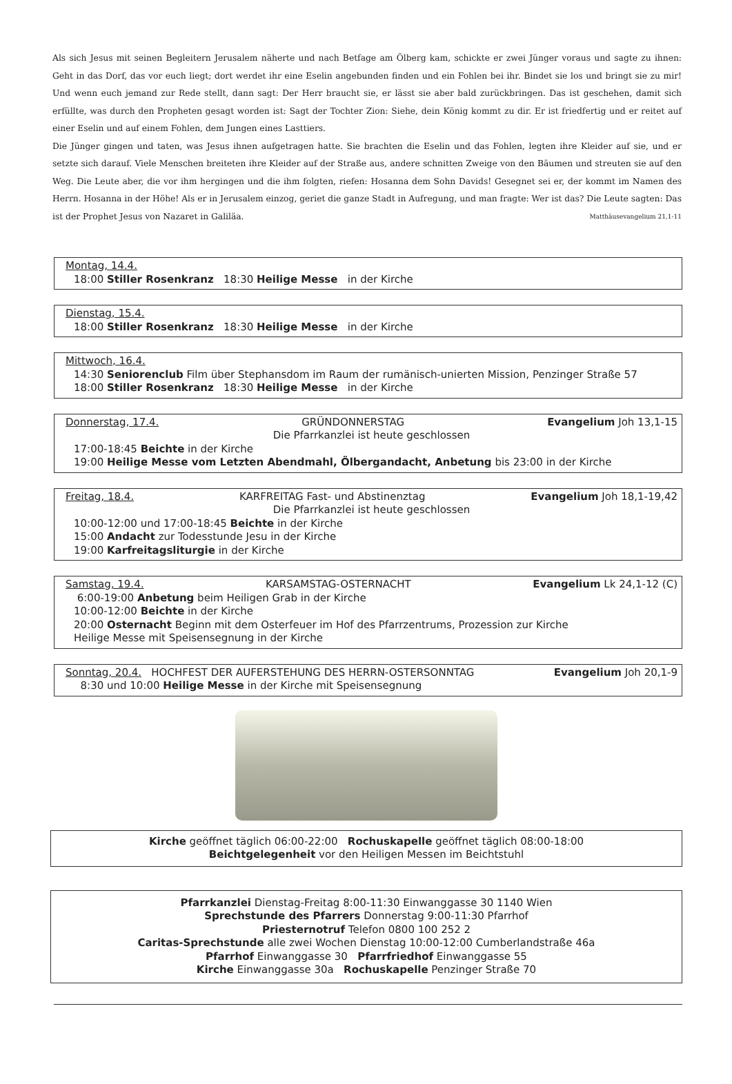Als sich Jesus mit seinen Begleitern Jerusalem näherte und nach Betfage am Ölberg kam, schickte er zwei Jünger voraus und sagte zu ihnen: Geht in das Dorf, das vor euch liegt; dort werdet ihr eine Eselin angebunden finden und ein Fohlen bei ihr. Bindet sie los und bringt sie zu mir! Und wenn euch jemand zur Rede stellt, dann sagt: Der Herr braucht sie, er lässt sie aber bald zurückbringen. Das ist geschehen, damit sich erfüllte, was durch den Propheten gesagt worden ist: Sagt der Tochter Zion: Siehe, dein König kommt zu dir. Er ist friedfertig und er reitet auf einer Eselin und auf einem Fohlen, dem Jungen eines Lasttiers.
Die Jünger gingen und taten, was Jesus ihnen aufgetragen hatte. Sie brachten die Eselin und das Fohlen, legten ihre Kleider auf sie, und er setzte sich darauf. Viele Menschen breiteten ihre Kleider auf der Straße aus, andere schnitten Zweige von den Bäumen und streuten sie auf den Weg. Die Leute aber, die vor ihm hergingen und die ihm folgten, riefen: Hosanna dem Sohn Davids! Gesegnet sei er, der kommt im Namen des Herrn. Hosanna in der Höhe! Als er in Jerusalem einzog, geriet die ganze Stadt in Aufregung, und man fragte: Wer ist das? Die Leute sagten: Das ist der Prophet Jesus von Nazaret in Galiläa. Matthäusevangelium 21,1-11
Montag, 14.4.
18:00 Stiller Rosenkranz 18:30 Heilige Messe in der Kirche
Dienstag, 15.4.
18:00 Stiller Rosenkranz 18:30 Heilige Messe in der Kirche
Mittwoch, 16.4.
14:30 Seniorenclub Film über Stephansdom im Raum der rumänisch-unierten Mission, Penzinger Straße 57
18:00 Stiller Rosenkranz 18:30 Heilige Messe in der Kirche
Donnerstag, 17.4. GRÜNDONNERSTAG Evangelium Joh 13,1-15
Die Pfarrkanzlei ist heute geschlossen
17:00-18:45 Beichte in der Kirche
19:00 Heilige Messe vom Letzten Abendmahl, Ölbergandacht, Anbetung bis 23:00 in der Kirche
Freitag, 18.4. KARFREITAG Fast- und Abstinenztag Evangelium Joh 18,1-19,42
Die Pfarrkanzlei ist heute geschlossen
10:00-12:00 und 17:00-18:45 Beichte in der Kirche
15:00 Andacht zur Todesstunde Jesu in der Kirche
19:00 Karfreitagsliturgie in der Kirche
Samstag, 19.4. KARSAMSTAG-OSTERNACHT Evangelium Lk 24,1-12 (C)
6:00-19:00 Anbetung beim Heiligen Grab in der Kirche
10:00-12:00 Beichte in der Kirche
20:00 Osternacht Beginn mit dem Osterfeuer im Hof des Pfarrzentrums, Prozession zur Kirche
Heilige Messe mit Speisensegnung in der Kirche
Sonntag, 20.4. HOCHFEST DER AUFERSTEHUNG DES HERRN-OSTERSONNTAG Evangelium Joh 20,1-9
8:30 und 10:00 Heilige Messe in der Kirche mit Speisensegnung
Kirche geöffnet täglich 06:00-22:00 Rochuskapelle geöffnet täglich 08:00-18:00
Beichtgelegenheit vor den Heiligen Messen im Beichtstuhl
Pfarrkanzlei Dienstag-Freitag 8:00-11:30 Einwanggasse 30 1140 Wien
Sprechstunde des Pfarrers Donnerstag 9:00-11:30 Pfarrhof
Priesternotruf Telefon 0800 100 252 2
Caritas-Sprechstunde alle zwei Wochen Dienstag 10:00-12:00 Cumberlandstraße 46a
Pfarrhof Einwanggasse 30 Pfarrfriedhof Einwanggasse 55
Kirche Einwanggasse 30a Rochuskapelle Penzinger Straße 70